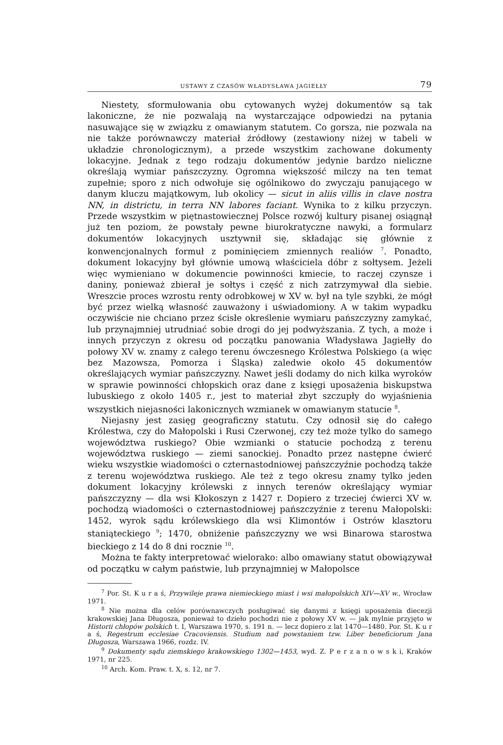USTAWY Z CZASÓW WŁADYSŁAWA JAGIEŁŁY 79
Niestety, sformułowania obu cytowanych wyżej dokumentów są tak lakoniczne, że nie pozwalają na wystarczające odpowiedzi na pytania nasuwające się w związku z omawianym statutem. Co gorsza, nie pozwala na nie także porównawczy materiał źródłowy (zestawiony niżej w tabeli w układzie chronologicznym), a przede wszystkim zachowane dokumenty lokacyjne. Jednak z tego rodzaju dokumentów jedynie bardzo nieliczne określają wymiar pańszczyzny. Ogromna większość milczy na ten temat zupełnie; sporo z nich odwołuje się ogólnikowo do zwyczaju panującego w danym kluczu majątkowym, lub okolicy — sicut in aliis villis in clave nostra NN, in districtu, in terra NN labores faciant. Wynika to z kilku przyczyn. Przede wszystkim w piętnastowiecznej Polsce rozwój kultury pisanej osiągnął już ten poziom, że powstały pewne biurokratyczne nawyki, a formularz dokumentów lokacyjnych usztywnił się, składając się głównie z konwencjonalnych formuł z pominięciem zmiennych realiów <sup>7</sup>. Ponadto, dokument lokacyjny był głównie umową właściciela dóbr z sołtysem. Jeżeli więc wymieniano w dokumencie powinności kmiecie, to raczej czynsze i daniny, ponieważ zbierał je sołtys i część z nich zatrzymywał dla siebie. Wreszcie proces wzrostu renty odrobkowej w XV w. był na tyle szybki, że mógł być przez wielką własność zauważony i uświadomiony. A w takim wypadku oczywiście nie chciano przez ścisłe określenie wymiaru pańszczyzny zamykać, lub przynajmniej utrudniać sobie drogi do jej podwyższania. Z tych, a może i innych przyczyn z okresu od początku panowania Władysława Jagiełły do połowy XV w. znamy z całego terenu ówczesnego Królestwa Polskiego (a więc bez Mazowsza, Pomorza i Śląska) zaledwie około 45 dokumentów określających wymiar pańszczyzny. Nawet jeśli dodamy do nich kilka wyroków w sprawie powinności chłopskich oraz dane z księgi uposażenia biskupstwa lubuskiego z około 1405 r., jest to materiał zbyt szczupły do wyjaśnienia wszystkich niejasności lakonicznych wzmianek w omawianym statucie <sup>8</sup>.
Niejasny jest zasięg geograficzny statutu. Czy odnosił się do całego Królestwa, czy do Małopolski i Rusi Czerwonej, czy też może tylko do samego województwa ruskiego? Obie wzmianki o statucie pochodzą z terenu województwa ruskiego — ziemi sanockiej. Ponadto przez następne ćwierć wieku wszystkie wiadomości o czternastodniowej pańszczyźnie pochodzą także z terenu województwa ruskiego. Ale też z tego okresu znamy tylko jeden dokument lokacyjny królewski z innych terenów określający wymiar pańszczyzny — dla wsi Kłokoszyn z 1427 r. Dopiero z trzeciej ćwierci XV w. pochodzą wiadomości o czternastodniowej pańszczyźnie z terenu Małopolski: 1452, wyrok sądu królewskiego dla wsi Klimontów i Ostrów klasztoru staniąteckiego <sup>9</sup>; 1470, obniżenie pańszczyzny we wsi Binarowa starostwa bieckiego z 14 do 8 dni rocznie <sup>10</sup>.
Można te fakty interpretować wielorako: albo omawiany statut obowiązywał od początku w całym państwie, lub przynajmniej w Małopolsce
<sup>7</sup> Por. St. K u r a ś, Przywileje prawa niemieckiego miast i wsi małopolskich XIV—XV w., Wrocław 1971.
<sup>8</sup> Nie można dla celów porównawczych posługiwać się danymi z księgi uposażenia diecezji krakowskiej Jana Długosza, ponieważ to dzieło pochodzi nie z połowy XV w. — jak mylnie przyjęto w Historii chłopów polskich t. I, Warszawa 1970, s. 191 n. — lecz dopiero z lat 1470—1480. Por. St. K u r a ś, Regestrum ecclesiae Cracoviensis. Studium nad powstaniem tzw. Liber beneficiorum Jana Długosza, Warszawa 1966, rozdz. IV.
<sup>9</sup> Dokumenty sądu ziemskiego krakowskiego 1302—1453, wyd. Z. P e r z a n o w s k i, Kraków 1971, nr 225.
<sup>10</sup> Arch. Kom. Praw. t. X, s. 12, nr 7.